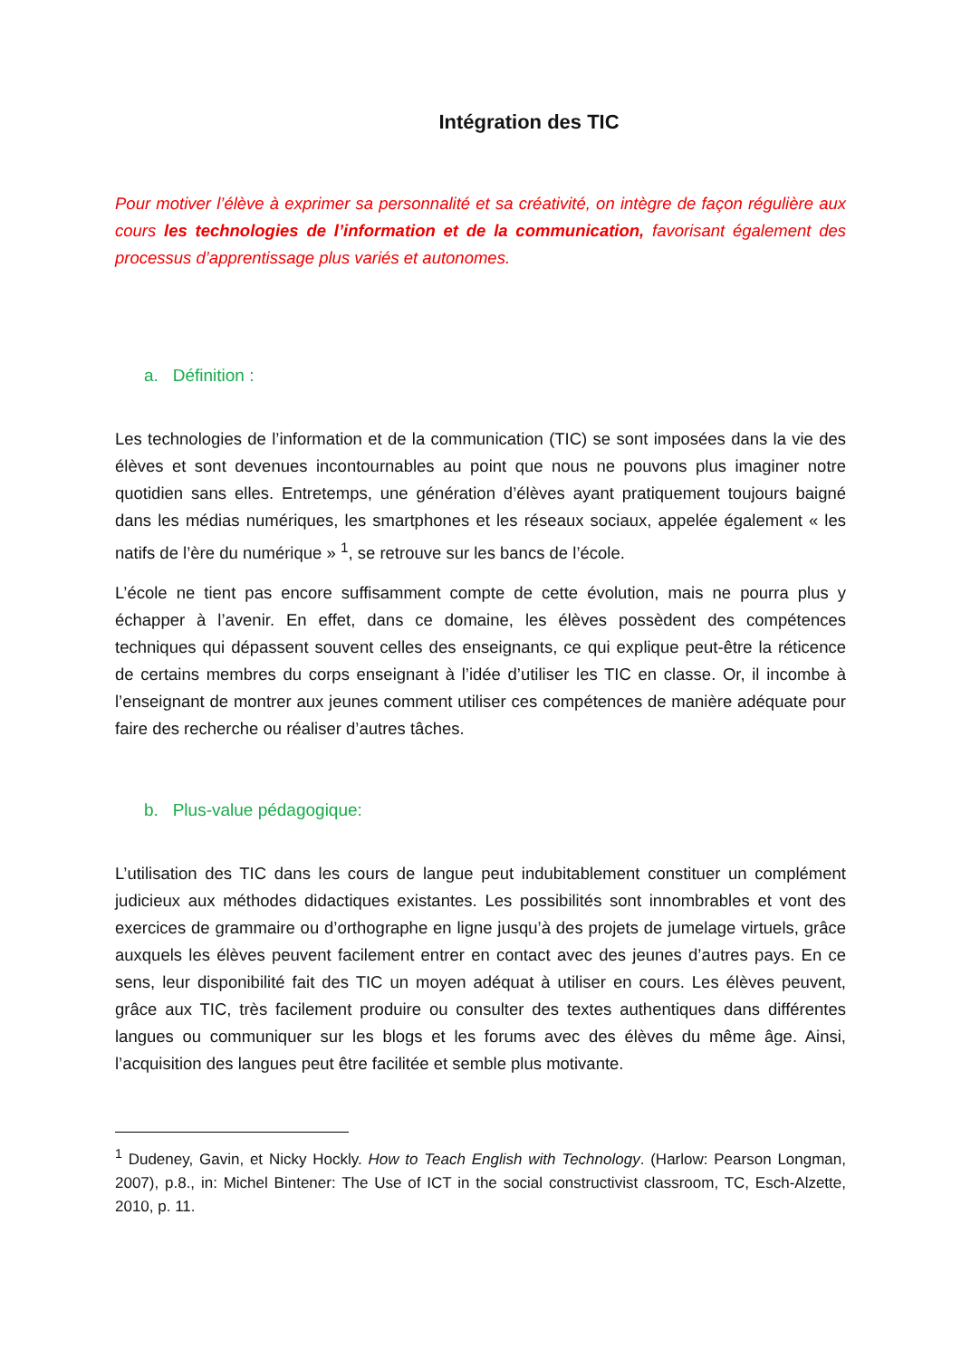Intégration des TIC
Pour motiver l’élève à exprimer sa personnalité et sa créativité, on intègre de façon régulière aux cours les technologies de l’information et de la communication, favorisant également des processus d’apprentissage plus variés et autonomes.
a. Définition :
Les technologies de l’information et de la communication (TIC) se sont imposées dans la vie des élèves et sont devenues incontournables au point que nous ne pouvons plus imaginer notre quotidien sans elles. Entretemps, une génération d’élèves ayant pratiquement toujours baigné dans les médias numériques, les smartphones et les réseaux sociaux, appelée également « les natifs de l’ère du numérique » <sup>1</sup>, se retrouve sur les bancs de l’école.
L’école ne tient pas encore suffisamment compte de cette évolution, mais ne pourra plus y échapper à l’avenir. En effet, dans ce domaine, les élèves possèdent des compétences techniques qui dépassent souvent celles des enseignants, ce qui explique peut-être la réticence de certains membres du corps enseignant à l’idée d’utiliser les TIC en classe. Or, il incombe à l’enseignant de montrer aux jeunes comment utiliser ces compétences de manière adéquate pour faire des recherche ou réaliser d’autres tâches.
b. Plus-value pédagogique:
L’utilisation des TIC dans les cours de langue peut indubitablement constituer un complément judicieux aux méthodes didactiques existantes. Les possibilités sont innombrables et vont des exercices de grammaire ou d’orthographe en ligne jusqu’à des projets de jumelage virtuels, grâce auxquels les élèves peuvent facilement entrer en contact avec des jeunes d’autres pays. En ce sens, leur disponibilité fait des TIC un moyen adéquat à utiliser en cours. Les élèves peuvent, grâce aux TIC, très facilement produire ou consulter des textes authentiques dans différentes langues ou communiquer sur les blogs et les forums avec des élèves du même âge. Ainsi, l’acquisition des langues peut être facilitée et semble plus motivante.
<sup>1</sup> Dudeney, Gavin, et Nicky Hockly. How to Teach English with Technology. (Harlow: Pearson Longman, 2007), p.8., in: Michel Bintener: The Use of ICT in the social constructivist classroom, TC, Esch-Alzette, 2010, p. 11.